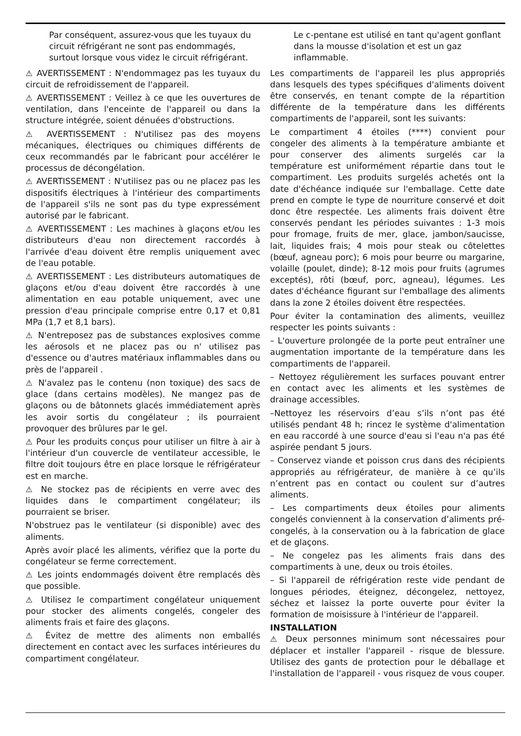Par conséquent, assurez-vous que les tuyaux du circuit réfrigérant ne sont pas endommagés, surtout lorsque vous videz le circuit réfrigérant.
⚠ AVERTISSEMENT : N'endommagez pas les tuyaux du circuit de refroidissement de l'appareil.
⚠ AVERTISSEMENT : Veillez à ce que les ouvertures de ventilation, dans l'enceinte de l'appareil ou dans la structure intégrée, soient dénuées d'obstructions.
⚠ AVERTISSEMENT : N'utilisez pas des moyens mécaniques, électriques ou chimiques différents de ceux recommandés par le fabricant pour accélérer le processus de décongélation.
⚠ AVERTISSEMENT : N'utilisez pas ou ne placez pas les dispositifs électriques à l'intérieur des compartiments de l'appareil s'ils ne sont pas du type expressément autorisé par le fabricant.
⚠ AVERTISSEMENT : Les machines à glaçons et/ou les distributeurs d'eau non directement raccordés à l'arrivée d'eau doivent être remplis uniquement avec de l'eau potable.
⚠ AVERTISSEMENT : Les distributeurs automatiques de glaçons et/ou d'eau doivent être raccordés à une alimentation en eau potable uniquement, avec une pression d'eau principale comprise entre 0,17 et 0,81 MPa (1,7 et 8,1 bars).
⚠ N'entreposez pas de substances explosives comme les aérosols et ne placez pas ou n' utilisez pas d'essence ou d'autres matériaux inflammables dans ou près de l'appareil .
⚠ N'avalez pas le contenu (non toxique) des sacs de glace (dans certains modèles). Ne mangez pas de glaçons ou de bâtonnets glacés immédiatement après les avoir sortis du congélateur ; ils pourraient provoquer des brûlures par le gel.
⚠ Pour les produits conçus pour utiliser un filtre à air à l'intérieur d'un couvercle de ventilateur accessible, le filtre doit toujours être en place lorsque le réfrigérateur est en marche.
⚠ Ne stockez pas de récipients en verre avec des liquides dans le compartiment congélateur; ils pourraient se briser.
N'obstruez pas le ventilateur (si disponible) avec des aliments.
Après avoir placé les aliments, vérifiez que la porte du congélateur se ferme correctement.
⚠ Les joints endommagés doivent être remplacés dès que possible.
⚠ Utilisez le compartiment congélateur uniquement pour stocker des aliments congelés, congeler des aliments frais et faire des glaçons.
⚠ Évitez de mettre des aliments non emballés directement en contact avec les surfaces intérieures du compartiment congélateur.
Le c-pentane est utilisé en tant qu'agent gonflant dans la mousse d'isolation et est un gaz inflammable.
Les compartiments de l'appareil les plus appropriés dans lesquels des types spécifiques d'aliments doivent être conservés, en tenant compte de la répartition différente de la température dans les différents compartiments de l'appareil, sont les suivants:
Le compartiment 4 étoiles (****) convient pour congeler des aliments à la température ambiante et pour conserver des aliments surgelés car la température est uniformément répartie dans tout le compartiment. Les produits surgelés achetés ont la date d'échéance indiquée sur l'emballage. Cette date prend en compte le type de nourriture conservé et doit donc être respectée. Les aliments frais doivent être conservés pendant les périodes suivantes : 1-3 mois pour fromage, fruits de mer, glace, jambon/saucisse, lait, liquides frais; 4 mois pour steak ou côtelettes (bœuf, agneau porc); 6 mois pour beurre ou margarine, volaille (poulet, dinde); 8-12 mois pour fruits (agrumes exceptés), rôti (bœuf, porc, agneau), légumes. Les dates d'échéance figurant sur l'emballage des aliments dans la zone 2 étoiles doivent être respectées.
Pour éviter la contamination des aliments, veuillez respecter les points suivants :
– L'ouverture prolongée de la porte peut entraîner une augmentation importante de la température dans les compartiments de l'appareil.
– Nettoyez régulièrement les surfaces pouvant entrer en contact avec les aliments et les systèmes de drainage accessibles.
–Nettoyez les réservoirs d’eau s’ils n’ont pas été utilisés pendant 48 h; rincez le système d'alimentation en eau raccordé à une source d'eau si l'eau n'a pas été aspirée pendant 5 jours.
– Conservez viande et poisson crus dans des récipients appropriés au réfrigérateur, de manière à ce qu’ils n’entrent pas en contact ou coulent sur d’autres aliments.
– Les compartiments deux étoiles pour aliments congelés conviennent à la conservation d’aliments pré-congelés, à la conservation ou à la fabrication de glace et de glaçons.
– Ne congelez pas les aliments frais dans des compartiments à une, deux ou trois étoiles.
– Si l'appareil de réfrigération reste vide pendant de longues périodes, éteignez, décongelez, nettoyez, séchez et laissez la porte ouverte pour éviter la formation de moisissure à l'intérieur de l'appareil.
INSTALLATION
⚠ Deux personnes minimum sont nécessaires pour déplacer et installer l'appareil - risque de blessure. Utilisez des gants de protection pour le déballage et l'installation de l'appareil - vous risquez de vous couper.